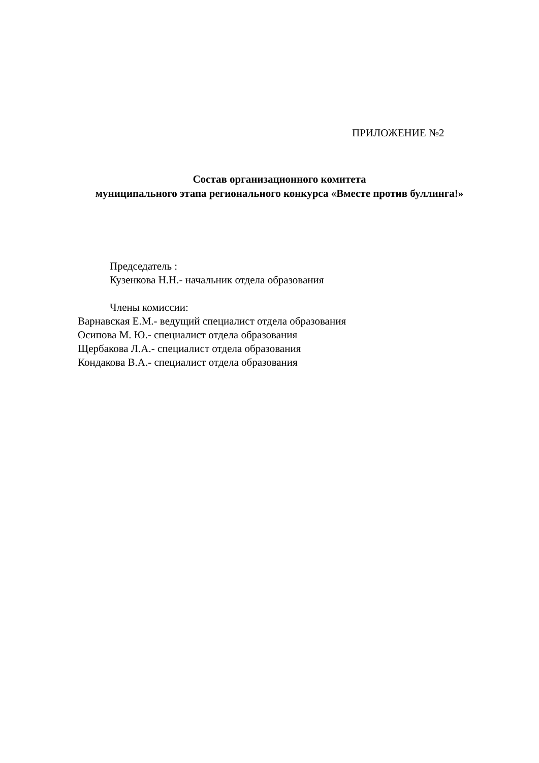ПРИЛОЖЕНИЕ №2
Состав организационного комитета
муниципального этапа регионального конкурса «Вместе против буллинга!»
Председатель :
Кузенкова Н.Н.- начальник отдела образования
Члены комиссии:
Варнавская Е.М.- ведущий специалист отдела образования
Осипова М. Ю.- специалист отдела образования
Щербакова Л.А.- специалист отдела образования
Кондакова В.А.- специалист отдела образования